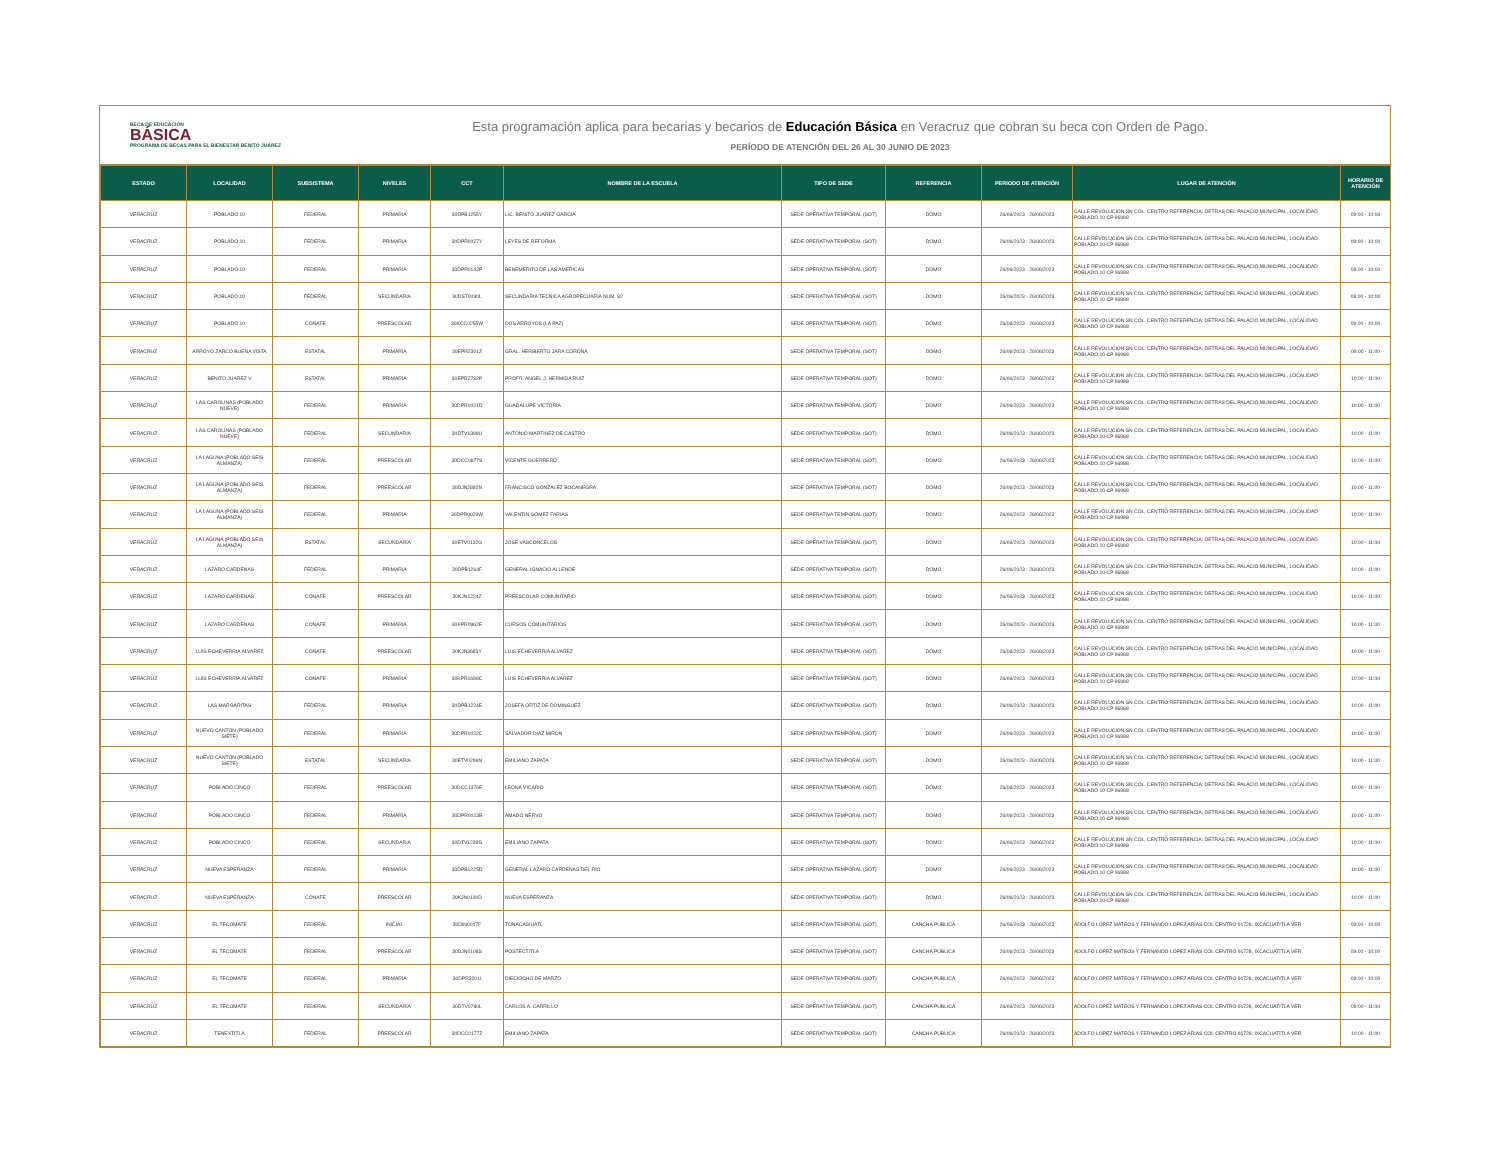BECA DE EDUCACIÓN
BÁSICA
PROGRAMA DE BECAS PARA EL BIENESTAR BENITO JUÁREZ
Esta programación aplica para becarias y becarios de Educación Básica en Veracruz que cobran su beca con Orden de Pago.
PERÍODO DE ATENCIÓN DEL 26 AL 30 JUNIO DE 2023
| ESTADO | LOCALIDAD | SUBSISTEMA | NIVELES | CCT | NOMBRE DE LA ESCUELA | TIPO DE SEDE | REFERENCIA | PERIODO DE ATENCIÓN | LUGAR DE ATENCIÓN | HORARIO DE ATENCIÓN |
| --- | --- | --- | --- | --- | --- | --- | --- | --- | --- | --- |
| VERACRUZ | POBLADO 10 | FEDERAL | PRIMARIA | 30DPB1255Y | LIC. BENITO JUAREZ GARCIA | SEDE OPERATIVA TEMPORAL (SOT) | DOMO | 26/06/2023 - 26/06/2023 | CALLE REVOLUCION SN COL. CENTRO REFERENCIA: DETRAS DEL PALACIO MUNICIPAL, LOCALIDAD POBLADO 10 CP 96988 | 09:00 - 10:00 |
| VERACRUZ | POBLADO 10 | FEDERAL | PRIMARIA | 30DPR0027Y | LEYES DE REFORMA | SEDE OPERATIVA TEMPORAL (SOT) | DOMO | 26/06/2023 - 26/06/2023 | CALLE REVOLUCION SN COL. CENTRO REFERENCIA: DETRAS DEL PALACIO MUNICIPAL, LOCALIDAD POBLADO 10 CP 96988 | 09:00 - 10:00 |
| VERACRUZ | POBLADO 10 | FEDERAL | PRIMARIA | 30DPR0142P | BENEMERITO DE LAS AMERICAS | SEDE OPERATIVA TEMPORAL (SOT) | DOMO | 26/06/2023 - 26/06/2023 | CALLE REVOLUCION SN COL. CENTRO REFERENCIA: DETRAS DEL PALACIO MUNICIPAL, LOCALIDAD POBLADO 10 CP 96988 | 09:00 - 10:00 |
| VERACRUZ | POBLADO 10 | FEDERAL | SECUNDARIA | 30DST0090L | SECUNDARIA TECNICA AGROPECUARIA NUM. 82 | SEDE OPERATIVA TEMPORAL (SOT) | DOMO | 26/06/2023 - 26/06/2023 | CALLE REVOLUCION SN COL. CENTRO REFERENCIA: DETRAS DEL PALACIO MUNICIPAL, LOCALIDAD POBLADO 10 CP 96988 | 09:00 - 10:00 |
| VERACRUZ | POBLADO 10 | CONAFE | PREESCOLAR | 30KCC0255W | DOS ARROYOS (LA PAZ) | SEDE OPERATIVA TEMPORAL (SOT) | DOMO | 26/06/2023 - 26/06/2023 | CALLE REVOLUCION SN COL. CENTRO REFERENCIA: DETRAS DEL PALACIO MUNICIPAL, LOCALIDAD POBLADO 10 CP 96988 | 09:00 - 10:00 |
| VERACRUZ | ARROYO ZARCO BUENA VISTA | ESTATAL | PRIMARIA | 30EPR2301Z | GRAL. HERIBERTO JARA CORONA | SEDE OPERATIVA TEMPORAL (SOT) | DOMO | 26/06/2023 - 26/06/2023 | CALLE REVOLUCION SN COL. CENTRO REFERENCIA: DETRAS DEL PALACIO MUNICIPAL, LOCALIDAD POBLADO 10 CP 96988 | 09:00 - 11:00 |
| VERACRUZ | BENITO JUAREZ V | ESTATAL | PRIMARIA | 30EPR2732P | PROFR. ANGEL J. HERMIDA RUIZ | SEDE OPERATIVA TEMPORAL (SOT) | DOMO | 26/06/2023 - 26/06/2023 | CALLE REVOLUCION SN COL. CENTRO REFERENCIA: DETRAS DEL PALACIO MUNICIPAL, LOCALIDAD POBLADO 10 CP 96988 | 10:00 - 11:00 |
| VERACRUZ | LAS CAROLINAS (POBLADO NUEVE) | FEDERAL | PRIMARIA | 30DPR0021D | GUADALUPE VICTORIA | SEDE OPERATIVA TEMPORAL (SOT) | DOMO | 26/06/2023 - 26/06/2023 | CALLE REVOLUCION SN COL. CENTRO REFERENCIA: DETRAS DEL PALACIO MUNICIPAL, LOCALIDAD POBLADO 10 CP 96988 | 10:00 - 11:00 |
| VERACRUZ | LAS CAROLINAS (POBLADO NUEVE) | FEDERAL | SECUNDARIA | 30DTV1399U | ANTONIO MARTINEZ DE CASTRO | SEDE OPERATIVA TEMPORAL (SOT) | DOMO | 26/06/2023 - 26/06/2023 | CALLE REVOLUCION SN COL. CENTRO REFERENCIA: DETRAS DEL PALACIO MUNICIPAL, LOCALIDAD POBLADO 10 CP 96988 | 10:00 - 11:00 |
| VERACRUZ | LA LAGUNA (POBLADO SEIS ALMANZA) | FEDERAL | PREESCOLAR | 30DCC0877S | VICENTE GUERRERO | SEDE OPERATIVA TEMPORAL (SOT) | DOMO | 26/06/2023 - 26/06/2023 | CALLE REVOLUCION SN COL. CENTRO REFERENCIA: DETRAS DEL PALACIO MUNICIPAL, LOCALIDAD POBLADO 10 CP 96988 | 10:00 - 11:00 |
| VERACRUZ | LA LAGUNA (POBLADO SEIS ALMANZA) | FEDERAL | PREESCOLAR | 30DJN2892N | FRANCISCO GONZALEZ BOCANEGRA | SEDE OPERATIVA TEMPORAL (SOT) | DOMO | 26/06/2023 - 26/06/2023 | CALLE REVOLUCION SN COL. CENTRO REFERENCIA: DETRAS DEL PALACIO MUNICIPAL, LOCALIDAD POBLADO 10 CP 96988 | 10:00 - 11:00 |
| VERACRUZ | LA LAGUNA (POBLADO SEIS ALMANZA) | FEDERAL | PRIMARIA | 30DPR0029W | VALENTIN GOMEZ FARIAS | SEDE OPERATIVA TEMPORAL (SOT) | DOMO | 26/06/2023 - 26/06/2023 | CALLE REVOLUCION SN COL. CENTRO REFERENCIA: DETRAS DEL PALACIO MUNICIPAL, LOCALIDAD POBLADO 10 CP 96988 | 10:00 - 11:00 |
| VERACRUZ | LA LAGUNA (POBLADO SEIS ALMANZA) | ESTATAL | SECUNDARIA | 30ETV0132G | JOSE VASCONCELOS | SEDE OPERATIVA TEMPORAL (SOT) | DOMO | 26/06/2023 - 26/06/2023 | CALLE REVOLUCION SN COL. CENTRO REFERENCIA: DETRAS DEL PALACIO MUNICIPAL, LOCALIDAD POBLADO 10 CP 96988 | 10:00 - 11:00 |
| VERACRUZ | LAZARO CARDENAS | FEDERAL | PRIMARIA | 30DPB1264F | GENERAL IGNACIO ALLENDE | SEDE OPERATIVA TEMPORAL (SOT) | DOMO | 26/06/2023 - 26/06/2023 | CALLE REVOLUCION SN COL. CENTRO REFERENCIA: DETRAS DEL PALACIO MUNICIPAL, LOCALIDAD POBLADO 10 CP 96988 | 10:00 - 11:00 |
| VERACRUZ | LAZARO CARDENAS | CONAFE | PREESCOLAR | 30KJN1224Z | PREESCOLAR COMUNITARIO | SEDE OPERATIVA TEMPORAL (SOT) | DOMO | 26/06/2023 - 26/06/2023 | CALLE REVOLUCION SN COL. CENTRO REFERENCIA: DETRAS DEL PALACIO MUNICIPAL, LOCALIDAD POBLADO 10 CP 96988 | 10:00 - 11:00 |
| VERACRUZ | LAZARO CARDENAS | CONAFE | PRIMARIA | 30KPR0962E | CURSOS COMUNITARIOS | SEDE OPERATIVA TEMPORAL (SOT) | DOMO | 26/06/2023 - 26/06/2023 | CALLE REVOLUCION SN COL. CENTRO REFERENCIA: DETRAS DEL PALACIO MUNICIPAL, LOCALIDAD POBLADO 10 CP 96988 | 10:00 - 11:00 |
| VERACRUZ | LUIS ECHEVERRIA ALVAREZ | CONAFE | PREESCOLAR | 30KJN3683Y | LUIS ECHEVERRIA ALVAREZ | SEDE OPERATIVA TEMPORAL (SOT) | DOMO | 26/06/2023 - 26/06/2023 | CALLE REVOLUCION SN COL. CENTRO REFERENCIA: DETRAS DEL PALACIO MUNICIPAL, LOCALIDAD POBLADO 10 CP 96988 | 10:00 - 11:00 |
| VERACRUZ | LUIS ECHEVERRIA ALVAREZ | CONAFE | PRIMARIA | 30KPR1698C | LUIS ECHEVERRIA ALVAREZ | SEDE OPERATIVA TEMPORAL (SOT) | DOMO | 26/06/2023 - 26/06/2023 | CALLE REVOLUCION SN COL. CENTRO REFERENCIA: DETRAS DEL PALACIO MUNICIPAL, LOCALIDAD POBLADO 10 CP 96988 | 10:00 - 11:00 |
| VERACRUZ | LAS MARGARITAS | FEDERAL | PRIMARIA | 30DPB1224E | JOSEFA ORTIZ DE DOMINGUEZ | SEDE OPERATIVA TEMPORAL (SOT) | DOMO | 26/06/2023 - 26/06/2023 | CALLE REVOLUCION SN COL. CENTRO REFERENCIA: DETRAS DEL PALACIO MUNICIPAL, LOCALIDAD POBLADO 10 CP 96988 | 10:00 - 11:00 |
| VERACRUZ | NUEVO CANTON (POBLADO SIETE) | FEDERAL | PRIMARIA | 30DPR0022C | SALVADOR DIAZ MIRON | SEDE OPERATIVA TEMPORAL (SOT) | DOMO | 26/06/2023 - 26/06/2023 | CALLE REVOLUCION SN COL. CENTRO REFERENCIA: DETRAS DEL PALACIO MUNICIPAL, LOCALIDAD POBLADO 10 CP 96988 | 10:00 - 11:00 |
| VERACRUZ | NUEVO CANTON (POBLADO SIETE) | ESTATAL | SECUNDARIA | 30ETV0299N | EMILIANO ZAPATA | SEDE OPERATIVA TEMPORAL (SOT) | DOMO | 26/06/2023 - 26/06/2023 | CALLE REVOLUCION SN COL. CENTRO REFERENCIA: DETRAS DEL PALACIO MUNICIPAL, LOCALIDAD POBLADO 10 CP 96988 | 10:00 - 11:00 |
| VERACRUZ | POBLADO CINCO | FEDERAL | PREESCOLAR | 30DCC1376E | LEONA VICARIO | SEDE OPERATIVA TEMPORAL (SOT) | DOMO | 26/06/2023 - 26/06/2023 | CALLE REVOLUCION SN COL. CENTRO REFERENCIA: DETRAS DEL PALACIO MUNICIPAL, LOCALIDAD POBLADO 10 CP 96988 | 10:00 - 11:00 |
| VERACRUZ | POBLADO CINCO | FEDERAL | PRIMARIA | 30DPR0023B | AMADO NERVO | SEDE OPERATIVA TEMPORAL (SOT) | DOMO | 26/06/2023 - 26/06/2023 | CALLE REVOLUCION SN COL. CENTRO REFERENCIA: DETRAS DEL PALACIO MUNICIPAL, LOCALIDAD POBLADO 10 CP 96988 | 10:00 - 11:00 |
| VERACRUZ | POBLADO CINCO | FEDERAL | SECUNDARIA | 30DTV1239G | EMILIANO ZAPATA | SEDE OPERATIVA TEMPORAL (SOT) | DOMO | 26/06/2023 - 26/06/2023 | CALLE REVOLUCION SN COL. CENTRO REFERENCIA: DETRAS DEL PALACIO MUNICIPAL, LOCALIDAD POBLADO 10 CP 96988 | 10:00 - 11:00 |
| VERACRUZ | NUEVA ESPERANZA | FEDERAL | PRIMARIA | 30DPB1225D | GENERAL LAZARO CARDENAS DEL RIO | SEDE OPERATIVA TEMPORAL (SOT) | DOMO | 26/06/2023 - 26/06/2023 | CALLE REVOLUCION SN COL. CENTRO REFERENCIA: DETRAS DEL PALACIO MUNICIPAL, LOCALIDAD POBLADO 10 CP 96988 | 10:00 - 11:00 |
| VERACRUZ | NUEVA ESPERANZA | CONAFE | PREESCOLAR | 30KJN0130D | NUEVA ESPERANZA | SEDE OPERATIVA TEMPORAL (SOT) | DOMO | 26/06/2023 - 26/06/2023 | CALLE REVOLUCION SN COL. CENTRO REFERENCIA: DETRAS DEL PALACIO MUNICIPAL, LOCALIDAD POBLADO 10 CP 96988 | 10:00 - 11:00 |
| VERACRUZ | EL TECOMATE | FEDERAL | INICIAL | 30DIN0047F | TONACASIUATL | SEDE OPERATIVA TEMPORAL (SOT) | CANCHA PÚBLICA | 26/06/2023 - 26/06/2023 | ADOLFO LOPEZ MATEOS Y FERNANDO LOPEZ ARIAS COL CENTRO 91728, IXCACUATITLA VER | 09:00 - 10:00 |
| VERACRUZ | EL TECOMATE | FEDERAL | PREESCOLAR | 30DJN0108S | POSTECTITLA | SEDE OPERATIVA TEMPORAL (SOT) | CANCHA PÚBLICA | 26/06/2023 - 26/06/2023 | ADOLFO LOPEZ MATEOS Y FERNANDO LOPEZ ARIAS COL CENTRO 91728, IXCACUATITLA VER | 09:00 - 10:00 |
| VERACRUZ | EL TECOMATE | FEDERAL | PRIMARIA | 30DPR3201I | DIECIOCHO DE MARZO | SEDE OPERATIVA TEMPORAL (SOT) | CANCHA PÚBLICA | 26/06/2023 - 26/06/2023 | ADOLFO LOPEZ MATEOS Y FERNANDO LOPEZ ARIAS COL CENTRO 91728, IXCACUATITLA VER | 09:00 - 10:00 |
| VERACRUZ | EL TECOMATE | FEDERAL | SECUNDARIA | 30DTV0780L | CARLOS A. CARRILLO | SEDE OPERATIVA TEMPORAL (SOT) | CANCHA PÚBLICA | 26/06/2023 - 26/06/2023 | ADOLFO LOPEZ MATEOS Y FERNANDO LOPEZ ARIAS COL CENTRO 91728, IXCACUATITLA VER | 09:00 - 11:00 |
| VERACRUZ | TENEXTITLA | FEDERAL | PREESCOLAR | 30DCC0177Z | EMILIANO ZAPATA | SEDE OPERATIVA TEMPORAL (SOT) | CANCHA PÚBLICA | 26/06/2023 - 26/06/2023 | ADOLFO LOPEZ MATEOS Y FERNANDO LOPEZ ARIAS COL CENTRO 91728, IXCACUATITLA VER | 10:00 - 11:00 |